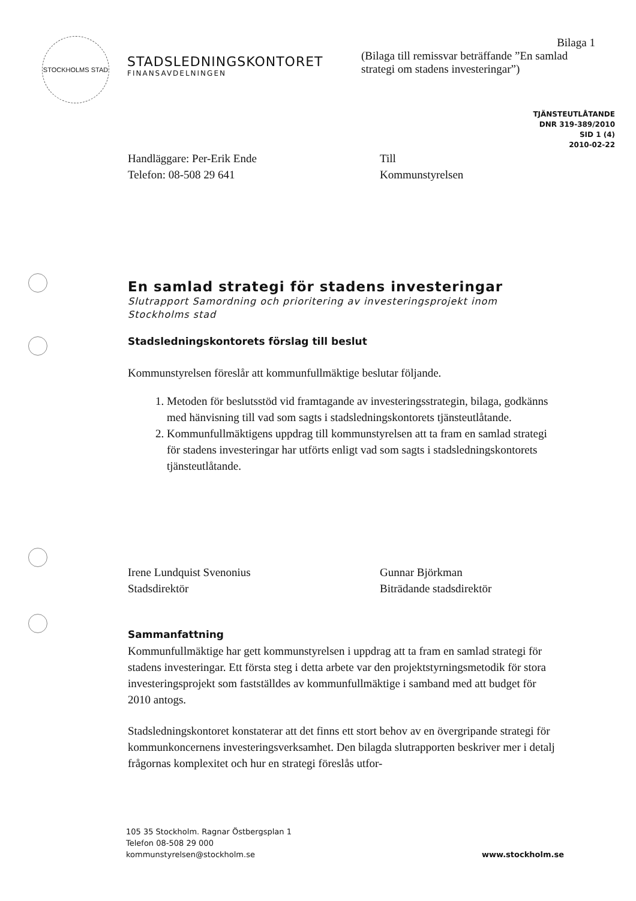STOCKHOLMS STAD
STADSLEDNINGSKONTORET
FINANSAVDELNINGEN
Bilaga 1
(Bilaga till remissvar beträffande ”En samlad strategi om stadens investeringar”)
TJÄNSTEUTLÅTANDE
DNR 319-389/2010
SID 1 (4)
2010-02-22
Handläggare: Per-Erik Ende
Telefon: 08-508 29 641
Till
Kommunstyrelsen
En samlad strategi för stadens investeringar
Slutrapport Samordning och prioritering av investeringsprojekt inom Stockholms stad
Stadsledningskontorets förslag till beslut
Kommunstyrelsen föreslår att kommunfullmäktige beslutar följande.
1. Metoden för beslutsstöd vid framtagande av investeringsstrategin, bilaga, godkänns med hänvisning till vad som sagts i stadsledningskontorets tjänsteutlåtande.
2. Kommunfullmäktigens uppdrag till kommunstyrelsen att ta fram en samlad strategi för stadens investeringar har utförts enligt vad som sagts i stadsledningskontorets tjänsteutlåtande.
Irene Lundquist Svenonius
Stadsdirektör
Gunnar Björkman
Biträdande stadsdirektör
Sammanfattning
Kommunfullmäktige har gett kommunstyrelsen i uppdrag att ta fram en samlad strategi för stadens investeringar. Ett första steg i detta arbete var den projektstyrningsmetodik för stora investeringsprojekt som fastställdes av kommunfullmäktige i samband med att budget för 2010 antogs.
Stadsledningskontoret konstaterar att det finns ett stort behov av en övergripande strategi för kommunkoncernens investeringsverksamhet. Den bilagda slutrapporten beskriver mer i detalj frågornas komplexitet och hur en strategi föreslås utfor-
105 35 Stockholm. Ragnar Östbergsplan 1
Telefon 08-508 29 000
kommunstyrelsen@stockholm.se
www.stockholm.se